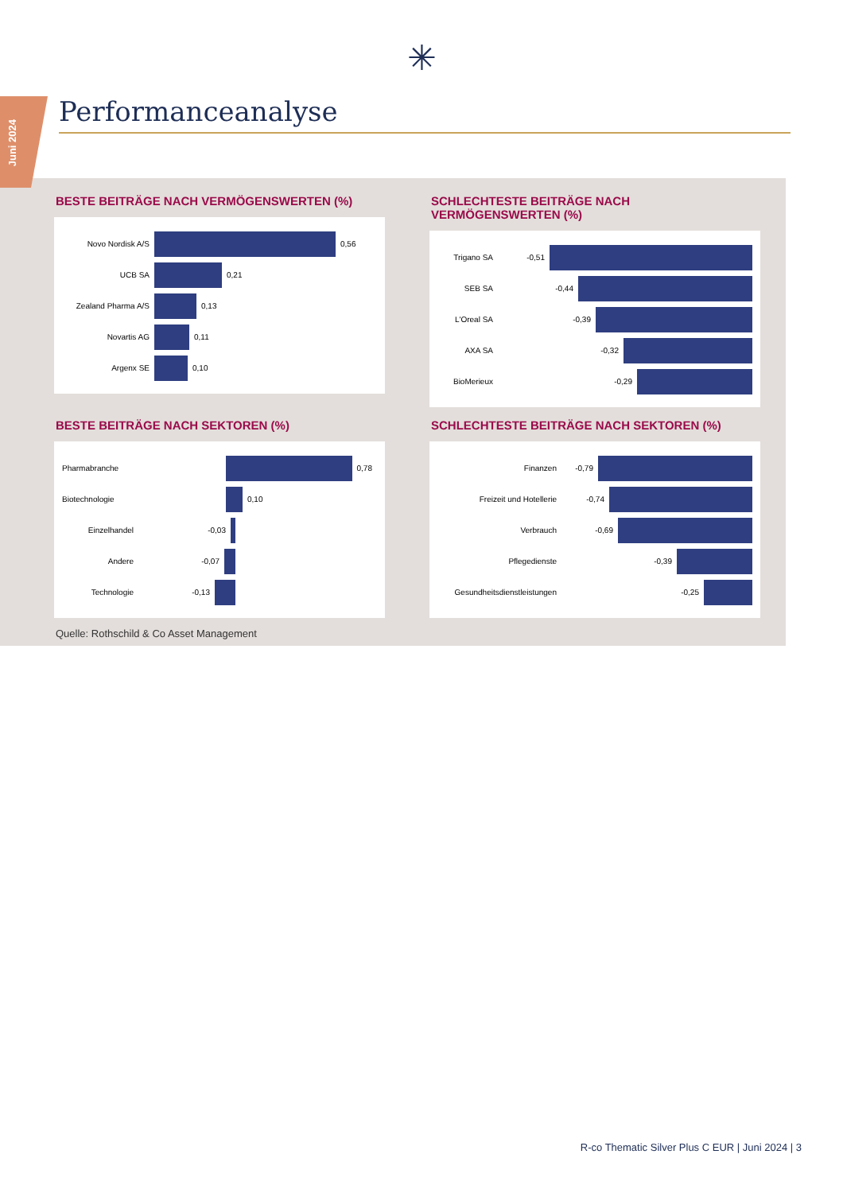✳
Juni 2024
Performanceanalyse
BESTE BEITRÄGE NACH VERMÖGENSWERTEN (%)
Novo Nordisk A/S 0,56
UCB SA 0,21
Zealand Pharma A/S 0,13
Novartis AG 0,11
Argenx SE 0,10
SCHLECHTESTE BEITRÄGE NACH VERMÖGENSWERTEN (%)
Trigano SA -0,51
SEB SA -0,44
L'Oreal SA -0,39
AXA SA -0,32
BioMerieux -0,29
BESTE BEITRÄGE NACH SEKTOREN (%)
Pharmabranche 0,78
Biotechnologie 0,10
Einzelhandel -0,03
Andere -0,07
Technologie -0,13
SCHLECHTESTE BEITRÄGE NACH SEKTOREN (%)
Finanzen -0,79
Freizeit und Hotellerie -0,74
Verbrauch -0,69
Pflegedienste -0,39
Gesundheitsdienstleistungen -0,25
Quelle: Rothschild & Co Asset Management
R-co Thematic Silver Plus C EUR | Juni 2024 | 3